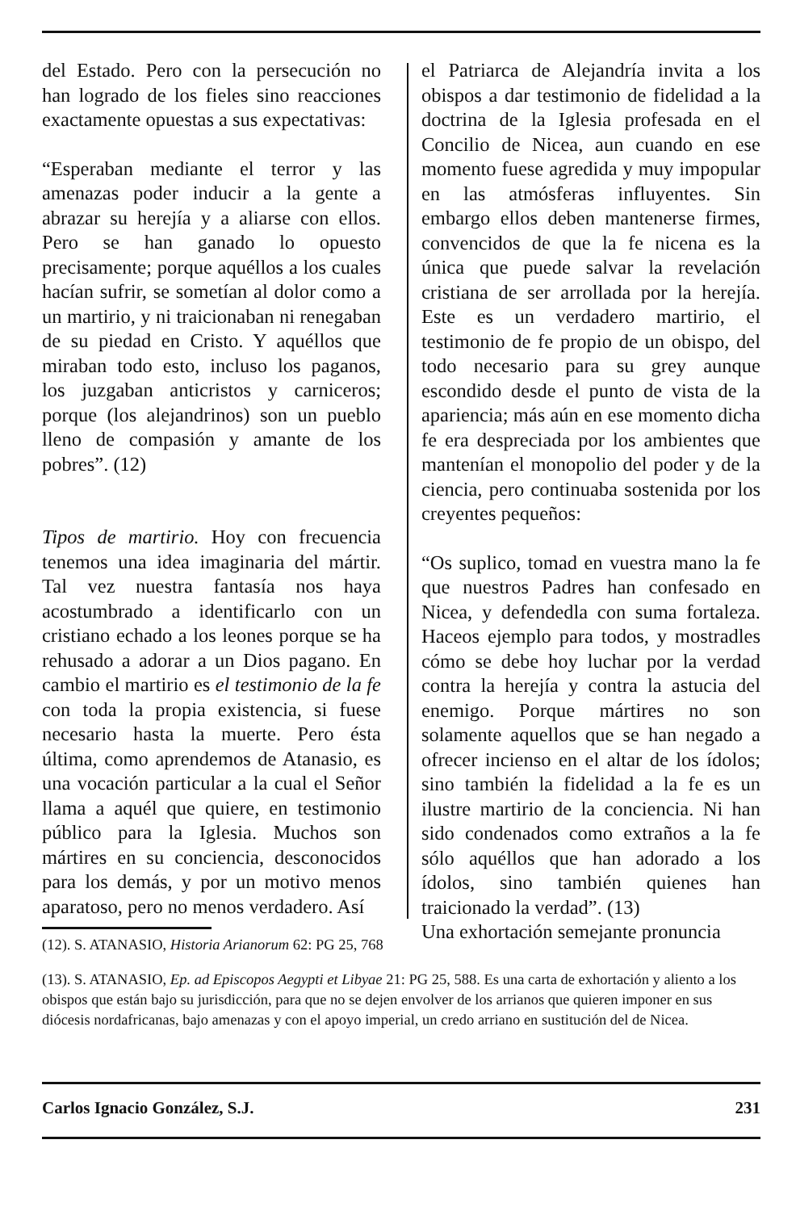del Estado. Pero con la persecución no han logrado de los fieles sino reacciones exactamente opuestas a sus expectativas:
“Esperaban mediante el terror y las amenazas poder inducir a la gente a abrazar su herejía y a aliarse con ellos. Pero se han ganado lo opuesto precisamente; porque aquéllos a los cuales hacían sufrir, se sometían al dolor como a un martirio, y ni traicionaban ni renegaban de su piedad en Cristo. Y aquéllos que miraban todo esto, incluso los paganos, los juzgaban anticristos y carniceros; porque (los alejandrinos) son un pueblo lleno de compasión y amante de los pobres”. (12)
Tipos de martirio. Hoy con frecuencia tenemos una idea imaginaria del mártir. Tal vez nuestra fantasía nos haya acostumbrado a identificarlo con un cristiano echado a los leones porque se ha rehusado a adorar a un Dios pagano. En cambio el martirio es el testimonio de la fe con toda la propia existencia, si fuese necesario hasta la muerte. Pero ésta última, como aprendemos de Atanasio, es una vocación particular a la cual el Señor llama a aquél que quiere, en testimonio público para la Iglesia. Muchos son mártires en su conciencia, desconocidos para los demás, y por un motivo menos aparatoso, pero no menos verdadero. Así
el Patriarca de Alejandría invita a los obispos a dar testimonio de fidelidad a la doctrina de la Iglesia profesada en el Concilio de Nicea, aun cuando en ese momento fuese agredida y muy impopular en las atmósferas influyentes. Sin embargo ellos deben mantenerse firmes, convencidos de que la fe nicena es la única que puede salvar la revelación cristiana de ser arrollada por la herejía. Este es un verdadero martirio, el testimonio de fe propio de un obispo, del todo necesario para su grey aunque escondido desde el punto de vista de la apariencia; más aún en ese momento dicha fe era despreciada por los ambientes que mantenían el monopolio del poder y de la ciencia, pero continuaba sostenida por los creyentes pequeños:
“Os suplico, tomad en vuestra mano la fe que nuestros Padres han confesado en Nicea, y defendedla con suma fortaleza. Haceos ejemplo para todos, y mostradles cómo se debe hoy luchar por la verdad contra la herejía y contra la astucia del enemigo. Porque mártires no son solamente aquellos que se han negado a ofrecer incienso en el altar de los ídolos; sino también la fidelidad a la fe es un ilustre martirio de la conciencia. Ni han sido condenados como extraños a la fe sólo aquéllos que han adorado a los ídolos, sino también quienes han traicionado la verdad”. (13)
Una exhortación semejante pronuncia
(12). S. ATANASIO, Historia Arianorum 62: PG 25, 768
(13). S. ATANASIO, Ep. ad Episcopos Aegypti et Libyae 21: PG 25, 588. Es una carta de exhortación y aliento a los obispos que están bajo su jurisdicción, para que no se dejen envolver de los arrianos que quieren imponer en sus diócesis nordafricanas, bajo amenazas y con el apoyo imperial, un credo arriano en sustitución del de Nicea.
Carlos Ignacio González, S.J. 231